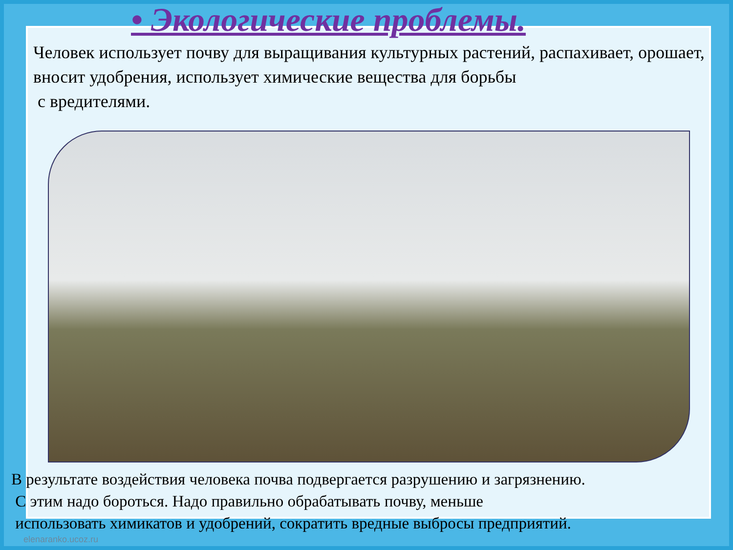• Экологические проблемы.
Человек использует почву для выращивания культурных растений, распахивает, орошает, вносит удобрения, использует химические вещества для борьбы
с вредителями.
В результате воздействия человека почва подвергается разрушению и загрязнению.
С этим надо бороться. Надо правильно обрабатывать почву, меньше
использовать химикатов и удобрений, сократить вредные выбросы предприятий.
elenaranko.ucoz.ru